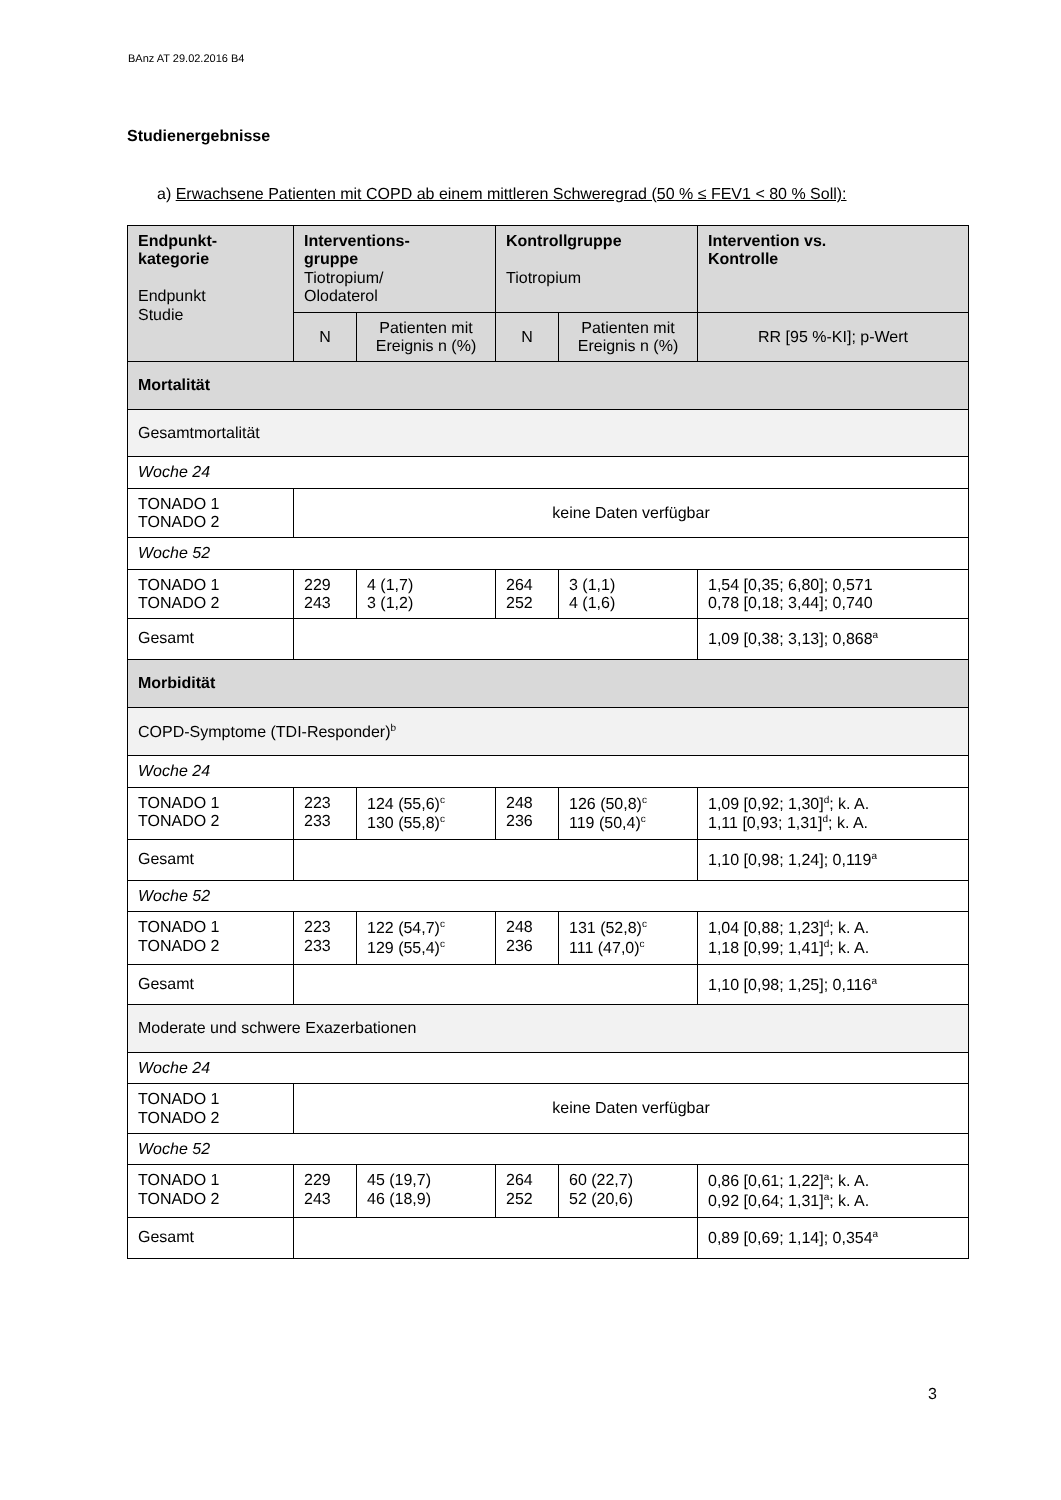BAnz AT 29.02.2016 B4
Studienergebnisse
a) Erwachsene Patienten mit COPD ab einem mittleren Schweregrad (50 % ≤ FEV1 < 80 % Soll):
| Endpunkt- kategorie Endpunkt Studie | Interventions- gruppe Tiotropium/ Olodaterol | | Kontrollgruppe Tiotropium | | Intervention vs. Kontrolle |
| --- | --- | --- | --- | --- | --- |
| | N | Patienten mit Ereignis n (%) | N | Patienten mit Ereignis n (%) | RR [95 %-KI]; p-Wert |
| Mortalität | | | | | |
| Gesamtmortalität | | | | | |
| Woche 24 | | | | | |
| TONADO 1 TONADO 2 | keine Daten verfügbar | | | | |
| Woche 52 | | | | | |
| TONADO 1 TONADO 2 | 229 243 | 4 (1,7) 3 (1,2) | 264 252 | 3 (1,1) 4 (1,6) | 1,54 [0,35; 6,80]; 0,571 0,78 [0,18; 3,44]; 0,740 |
| Gesamt | | | | | 1,09 [0,38; 3,13]; 0,868<sup>a</sup> |
| Morbidität | | | | | |
| COPD-Symptome (TDI-Responder)<sup>b</sup> | | | | | |
| Woche 24 | | | | | |
| TONADO 1 TONADO 2 | 223 233 | 124 (55,6)<sup>c</sup> 130 (55,8)<sup>c</sup> | 248 236 | 126 (50,8)<sup>c</sup> 119 (50,4)<sup>c</sup> | 1,09 [0,92; 1,30]<sup>d</sup>; k. A. 1,11 [0,93; 1,31]<sup>d</sup>; k. A. |
| Gesamt | | | | | 1,10 [0,98; 1,24]; 0,119<sup>a</sup> |
| Woche 52 | | | | | |
| TONADO 1 TONADO 2 | 223 233 | 122 (54,7)<sup>c</sup> 129 (55,4)<sup>c</sup> | 248 236 | 131 (52,8)<sup>c</sup> 111 (47,0)<sup>c</sup> | 1,04 [0,88; 1,23]<sup>d</sup>; k. A. 1,18 [0,99; 1,41]<sup>d</sup>; k. A. |
| Gesamt | | | | | 1,10 [0,98; 1,25]; 0,116<sup>a</sup> |
| Moderate und schwere Exazerbationen | | | | | |
| Woche 24 | | | | | |
| TONADO 1 TONADO 2 | keine Daten verfügbar | | | | |
| Woche 52 | | | | | |
| TONADO 1 TONADO 2 | 229 243 | 45 (19,7) 46 (18,9) | 264 252 | 60 (22,7) 52 (20,6) | 0,86 [0,61; 1,22]<sup>a</sup>; k. A. 0,92 [0,64; 1,31]<sup>a</sup>; k. A. |
| Gesamt | | | | | 0,89 [0,69; 1,14]; 0,354<sup>a</sup> |
3